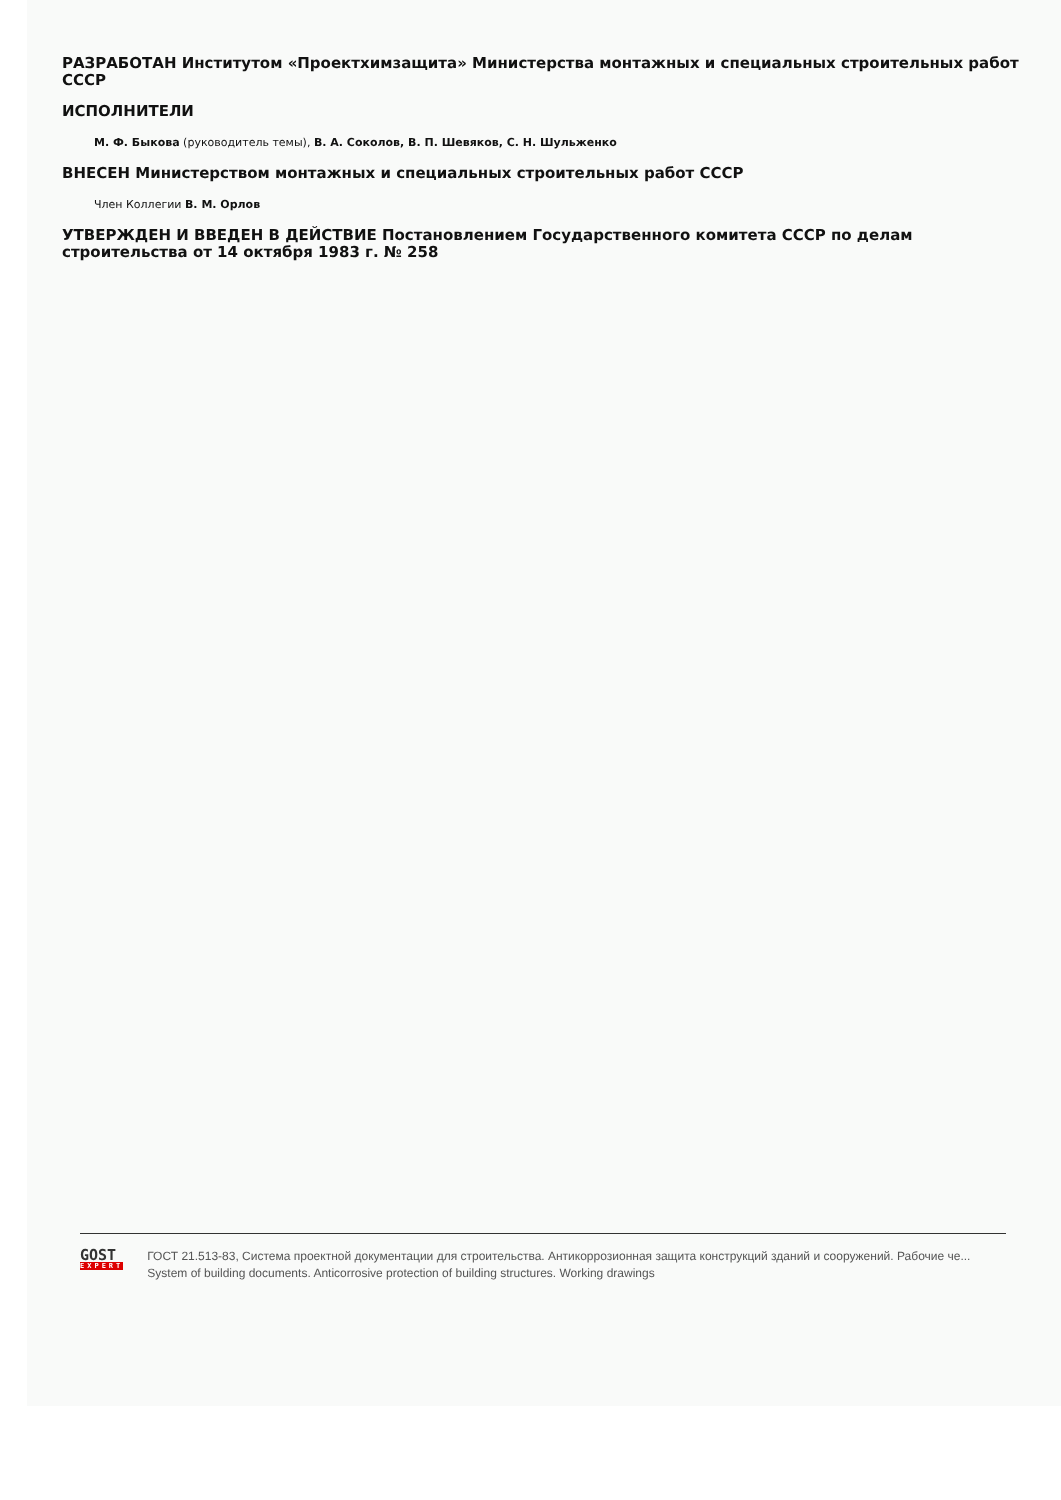РАЗРАБОТАН Институтом «Проектхимзащита» Министерства монтажных и специальных строительных работ СССР
ИСПОЛНИТЕЛИ
М. Ф. Быкова (руководитель темы), В. А. Соколов, В. П. Шевяков, С. Н. Шульженко
ВНЕСЕН Министерством монтажных и специальных строительных работ СССР
Член Коллегии В. М. Орлов
УТВЕРЖДЕН И ВВЕДЕН В ДЕЙСТВИЕ Постановлением Государственного комитета СССР по делам строительства от 14 октября 1983 г. № 258
GOST
EXPERT
ГОСТ 21.513-83, Система проектной документации для строительства. Антикоррозионная защита конструкций зданий и сооружений. Рабочие че...
System of building documents. Anticorrosive protection of building structures. Working drawings